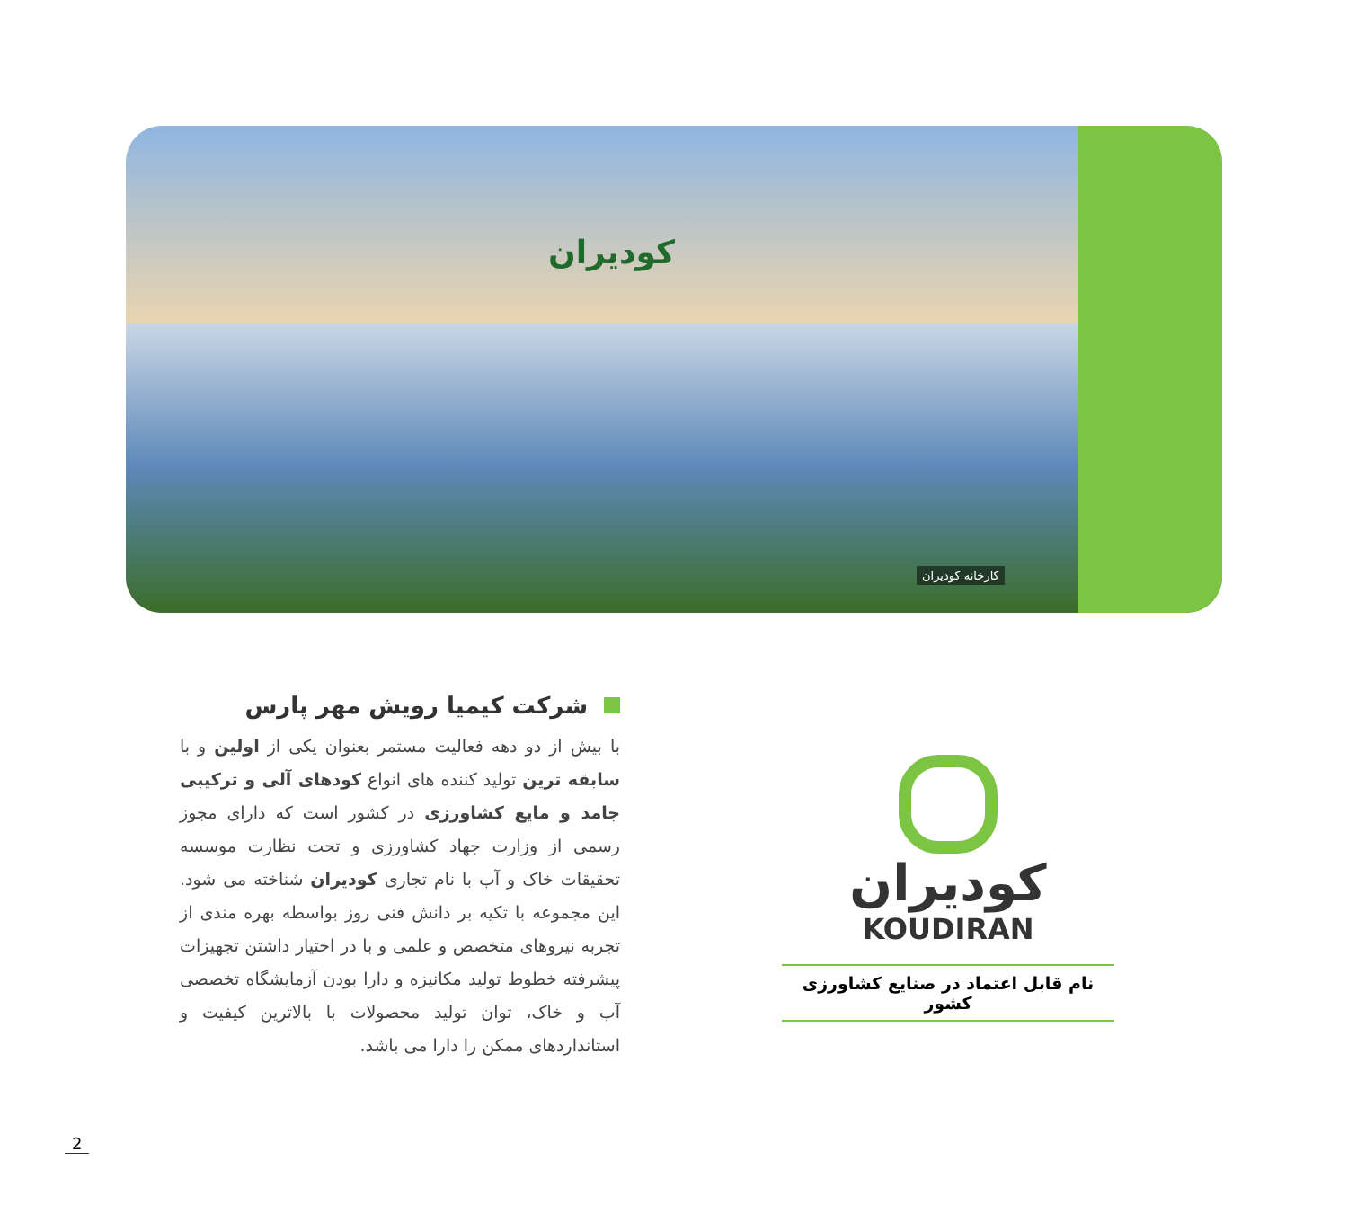کودیران
کارخانه کودیران
شرکت کیمیا رویش مهر پارس
با بیش از دو دهه فعالیت مستمر بعنوان یکی از اولین و با سابقه ترین تولید کننده های انواع کودهای آلی و ترکیبی جامد و مایع کشاورزی در کشور است که دارای مجوز رسمی از وزارت جهاد کشاورزی و تحت نظارت موسسه تحقیقات خاک و آب با نام تجاری کودیران شناخته می شود. این مجموعه با تکیه بر دانش فنی روز بواسطه بهره مندی از تجربه نیروهای متخصص و علمی و با در اختیار داشتن تجهیزات پیشرفته خطوط تولید مکانیزه و دارا بودن آزمایشگاه تخصصی آب و خاک، توان تولید محصولات با بالاترین کیفیت و استانداردهای ممکن را دارا می باشد.
کودیران
KOUDIRAN
نام قابل اعتماد در صنایع کشاورزی کشور
2